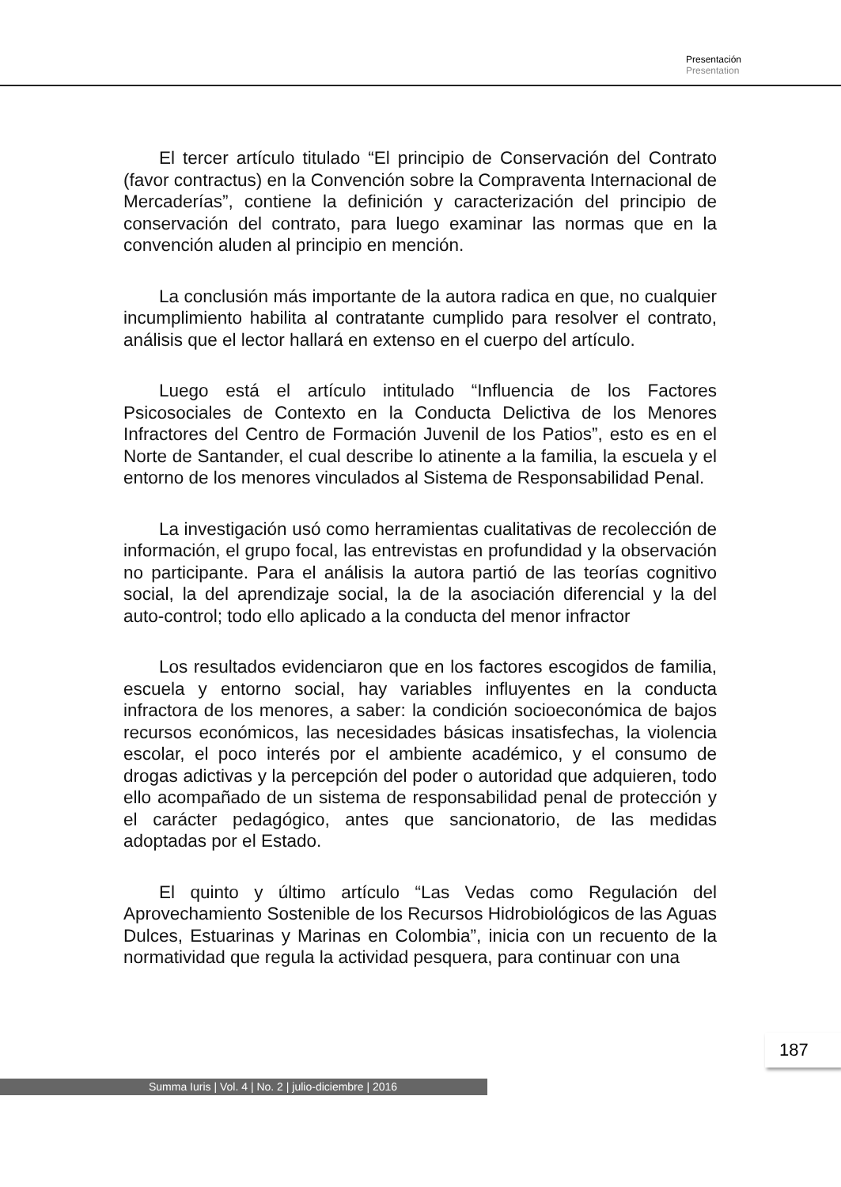Presentación
Presentation
El tercer artículo titulado “El principio de Conservación del Contrato (favor contractus) en la Convención sobre la Compraventa Internacional de Mercaderías”, contiene la definición y caracterización del principio de conservación del contrato, para luego examinar las normas que en la convención aluden al principio en mención.
La conclusión más importante de la autora radica en que, no cualquier incumplimiento habilita al contratante cumplido para resolver el contrato, análisis que el lector hallará en extenso en el cuerpo del artículo.
Luego está el artículo intitulado “Influencia de los Factores Psicosociales de Contexto en la Conducta Delictiva de los Menores Infractores del Centro de Formación Juvenil de los Patios”, esto es en el Norte de Santander, el cual describe lo atinente a la familia, la escuela y el entorno de los menores vinculados al Sistema de Responsabilidad Penal.
La investigación usó como herramientas cualitativas de recolección de información, el grupo focal, las entrevistas en profundidad y la observación no participante. Para el análisis la autora partió de las teorías cognitivo social, la del aprendizaje social, la de la asociación diferencial y la del auto-control; todo ello aplicado a la conducta del menor infractor
Los resultados evidenciaron que en los factores escogidos de familia, escuela y entorno social, hay variables influyentes en la conducta infractora de los menores, a saber: la condición socioeconómica de bajos recursos económicos, las necesidades básicas insatisfechas, la violencia escolar, el poco interés por el ambiente académico, y el consumo de drogas adictivas y la percepción del poder o autoridad que adquieren, todo ello acompañado de un sistema de responsabilidad penal de protección y el carácter pedagógico, antes que sancionatorio, de las medidas adoptadas por el Estado.
El quinto y último artículo “Las Vedas como Regulación del Aprovechamiento Sostenible de los Recursos Hidrobiológicos de las Aguas Dulces, Estuarinas y Marinas en Colombia”, inicia con un recuento de la normatividad que regula la actividad pesquera, para continuar con una
187
Summa Iuris | Vol. 4 | No. 2 | julio-diciembre | 2016